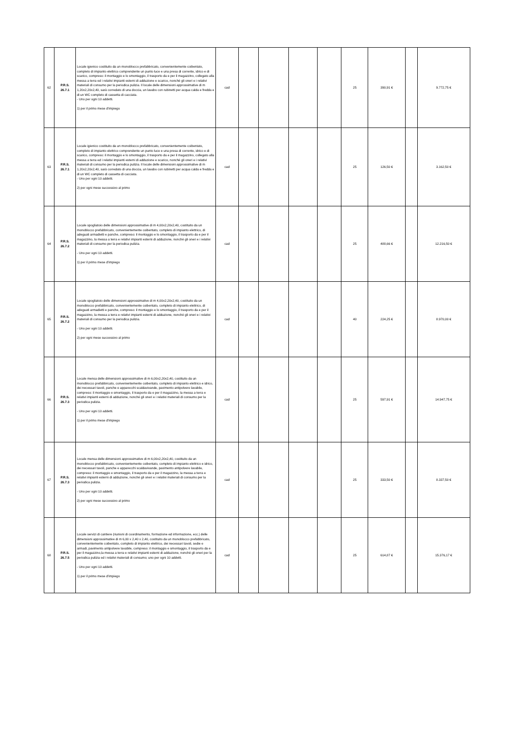| 62 | P.R.S. 26.7.1 | Locale igienico costituito da un monoblocco prefabbricato, convenientemente coibentato, completo di impianto elettrico comprendente un punto luce e una presa di corrente, idrico e di scarico, compreso: il montaggio e lo smontaggio, il trasporto da e per il magazzino, collegato alla messa a terra ed i relativi impianti esterni di adduzione e scarico, nonché gli oneri e i relativi materiali di consumo per la periodica pulizia. Il locale delle dimensioni approssimative di m 1,20x2,20x2,40, sarà corredato di una doccia, un lavabo con rubinetti per acqua calda e fredda e di un WC completo di cassetta di cacciata. - Uno per ogni 10 addetti. 1) per il primo mese d’impiego | cad | | | | | 25 | 390,91 € | | 9.772,75 € |
| 63 | P.R.S. 26.7.1 | Locale igienico costituito da un monoblocco prefabbricato, convenientemente coibentato, completo di impianto elettrico comprendente un punto luce e una presa di corrente, idrico e di scarico, compreso: il montaggio e lo smontaggio, il trasporto da e per il magazzino, collegato alla messa a terra ed i relativi impianti esterni di adduzione e scarico, nonché gli oneri e i relativi materiali di consumo per la periodica pulizia. Il locale delle dimensioni approssimative di m 1,20x2,20x2,40, sarà corredato di una doccia, un lavabo con rubinetti per acqua calda e fredda e di un WC completo di cassetta di cacciata. - Uno per ogni 10 addetti. 2) per ogni mese successivo al primo | cad | | | | | 25 | 126,50 € | | 3.162,50 € |
| 64 | P.R.S. 26.7.2 | Locale spogliatoio delle dimensioni approssimative di m 4,00x2,20x2,40, costituito da un monoblocco prefabbricato, convenientemente coibentato, completo di impianto elettrico, di adeguati armadietti e panche, compreso: il montaggio e lo smontaggio, il trasporto da e per il magazzino, la messa a terra e relativi impianti esterni di adduzione, nonché gli oneri e i relativi materiali di consumo per la periodica pulizia. - Uno per ogni 10 addetti. 1) per il primo mese d’impiego | cad | | | | | 25 | 488,66 € | | 12.216,50 € |
| 65 | P.R.S. 26.7.2 | Locale spogliatoio delle dimensioni approssimative di m 4,00x2,20x2,40, costituito da un monoblocco prefabbricato, convenientemente coibentato, completo di impianto elettrico, di adeguati armadietti e panche, compreso: il montaggio e lo smontaggio, il trasporto da e per il magazzino, la messa a terra e relativi impianti esterni di adduzione, nonché gli oneri e i relativi materiali di consumo per la periodica pulizia. - Uno per ogni 10 addetti. 2) per ogni mese successivo al primo | cad | | | | | 40 | 224,25 € | | 8.970,00 € |
| 66 | P.R.S. 26.7.3 | Locale mensa delle dimensioni approssimative di m 6,00x2,20x2,40, costituito da un monoblocco prefabbricato, convenientemente coibentato, completo di impianto elettrico e idrico, dei necessari tavoli, panche e apparecchi scaldavivande, pavimento antipolvere lavabile, compreso: il montaggio e smontaggio, il trasporto da e per il magazzino, la messa a terra e relativi impianti esterni di adduzione, nonché gli oneri e i relativi materiali di consumo per la periodica pulizia. - Uno per ogni 10 addetti. 1) per il primo mese d’impiego | cad | | | | | 25 | 597,91 € | | 14.947,75 € |
| 67 | P.R.S. 26.7.3 | Locale mensa delle dimensioni approssimative di m 6,00x2,20x2,40, costituito da un monoblocco prefabbricato, convenientemente coibentato, completo di impianto elettrico e idrico, dei necessari tavoli, panche e apparecchi scaldavivande, pavimento antipolvere lavabile, compreso: il montaggio e smontaggio, il trasporto da e per il magazzino, la messa a terra e relativi impianti esterni di adduzione, nonché gli oneri e i relativi materiali di consumo per la periodica pulizia. - Uno per ogni 10 addetti. 2) per ogni mese successivo al primo | cad | | | | | 25 | 333,50 € | | 8.337,50 € |
| 68 | P.R.S. 26.7.5 | Locale servizi di cantiere (riunioni di coordinamento, formazione ed informazione, ecc.) delle dimensioni approssimative di m 6,00 x 2,40 x 2,40, costituito da un monoblocco prefabbricato, convenientemente coibentato, completo di impianto elettrico, dei necessari tavoli, sedie e armadi, pavimento antipolvere lavabile, compreso: il montaggio e smontaggio, il trasporto da e per il magazzino,la messa a terra e relativi impianti esterni di adduzione, nonché gli oneri per la periodica pulizia ed i relativi materiali di consumo; uno per ogni 10 addetti. - Uno per ogni 10 addetti. 1) per il primo mese d’impiego | cad | | | | | 25 | 614,87 € | | 15.376,17 € |